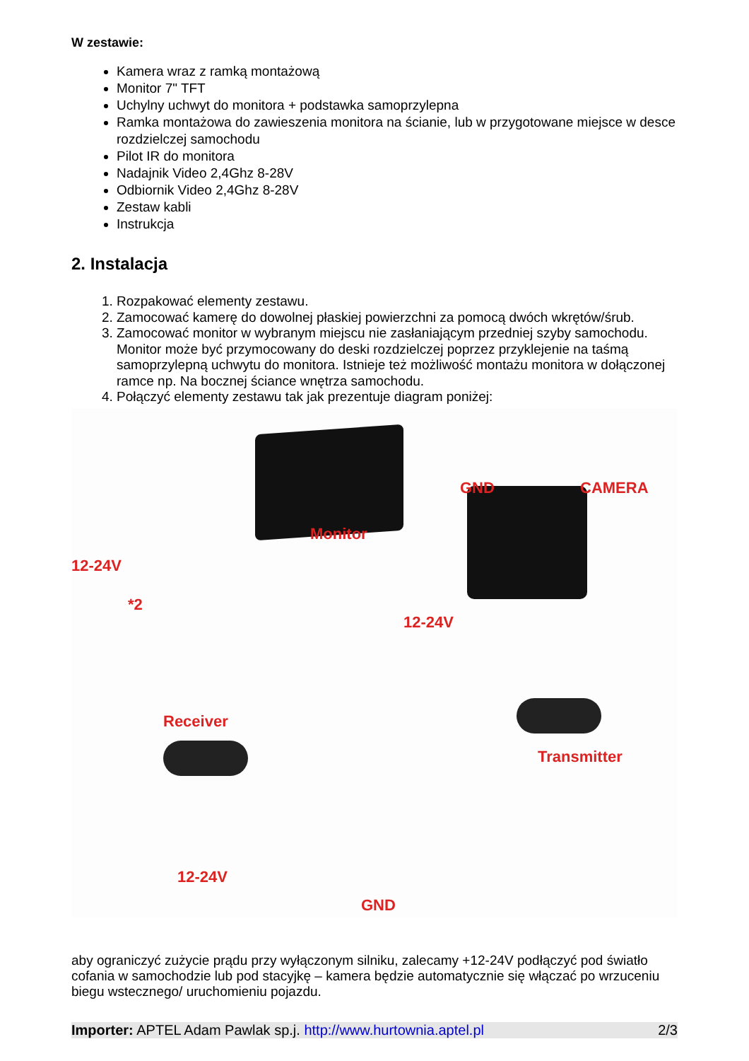W zestawie:
Kamera wraz z ramką montażową
Monitor 7" TFT
Uchylny uchwyt do monitora + podstawka samoprzylepna
Ramka montażowa do zawieszenia monitora na ścianie, lub w przygotowane miejsce w desce rozdzielczej samochodu
Pilot IR do monitora
Nadajnik Video 2,4Ghz 8-28V
Odbiornik Video 2,4Ghz 8-28V
Zestaw kabli
Instrukcja
2. Instalacja
1. Rozpakować elementy zestawu.
2. Zamocować kamerę do dowolnej płaskiej powierzchni za pomocą dwóch wkrętów/śrub.
3. Zamocować monitor w wybranym miejscu nie zasłaniającym przedniej szyby samochodu. Monitor może być przymocowany do deski rozdzielczej poprzez przyklejenie na taśmą samoprzylepną uchwytu do monitora. Istnieje też możliwość montażu monitora w dołączonej ramce np. Na bocznej ściance wnętrza samochodu.
4. Połączyć elementy zestawu tak jak prezentuje diagram poniżej:
Monitor
GND CAMERA
12-24V
*2
12-24V
Receiver
Transmitter
12-24V
GND
aby ograniczyć zużycie prądu przy wyłączonym silniku, zalecamy +12-24V podłączyć pod światło cofania w samochodzie lub pod stacyjkę – kamera będzie automatycznie się włączać po wrzuceniu biegu wstecznego/ uruchomieniu pojazdu.
Importer: APTEL Adam Pawlak sp.j. http://www.hurtownia.aptel.pl 2/3